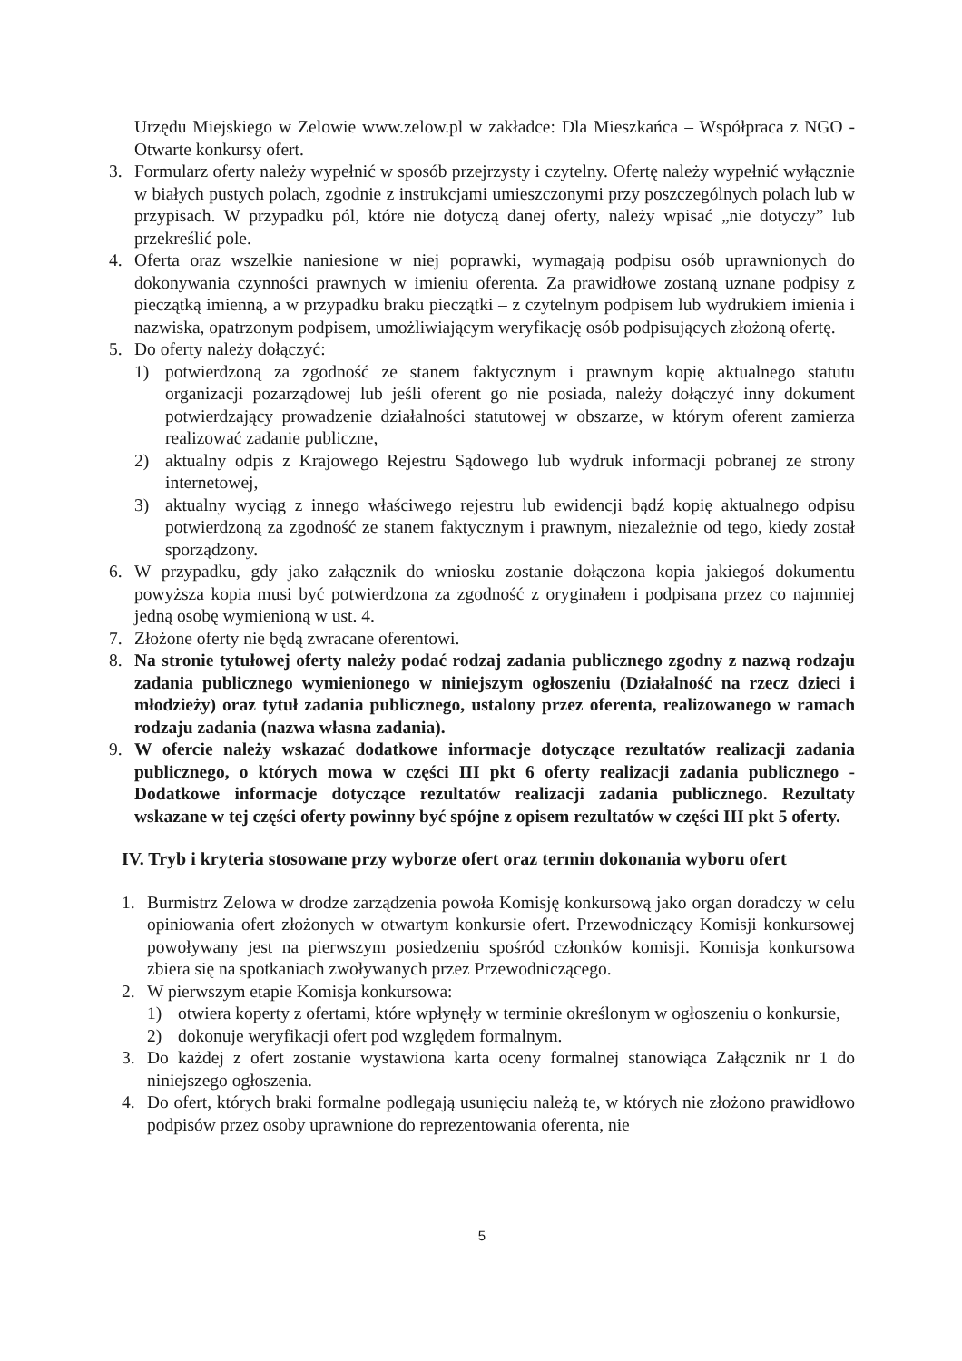Urzędu Miejskiego w Zelowie www.zelow.pl w zakładce: Dla Mieszkańca – Współpraca z NGO - Otwarte konkursy ofert.
3. Formularz oferty należy wypełnić w sposób przejrzysty i czytelny. Ofertę należy wypełnić wyłącznie w białych pustych polach, zgodnie z instrukcjami umieszczonymi przy poszczególnych polach lub w przypisach. W przypadku pól, które nie dotyczą danej oferty, należy wpisać „nie dotyczy” lub przekreślić pole.
4. Oferta oraz wszelkie naniesione w niej poprawki, wymagają podpisu osób uprawnionych do dokonywania czynności prawnych w imieniu oferenta. Za prawidłowe zostaną uznane podpisy z pieczątką imienną, a w przypadku braku pieczątki – z czytelnym podpisem lub wydrukiem imienia i nazwiska, opatrzonym podpisem, umożliwiającym weryfikację osób podpisujących złożoną ofertę.
5. Do oferty należy dołączyć:
1) potwierdzoną za zgodność ze stanem faktycznym i prawnym kopię aktualnego statutu organizacji pozarządowej lub jeśli oferent go nie posiada, należy dołączyć inny dokument potwierdzający prowadzenie działalności statutowej w obszarze, w którym oferent zamierza realizować zadanie publiczne,
2) aktualny odpis z Krajowego Rejestru Sądowego lub wydruk informacji pobranej ze strony internetowej,
3) aktualny wyciąg z innego właściwego rejestru lub ewidencji bądź kopię aktualnego odpisu potwierdzoną za zgodność ze stanem faktycznym i prawnym, niezależnie od tego, kiedy został sporządzony.
6. W przypadku, gdy jako załącznik do wniosku zostanie dołączona kopia jakiegoś dokumentu powyższa kopia musi być potwierdzona za zgodność z oryginałem i podpisana przez co najmniej jedną osobę wymienioną w ust. 4.
7. Złożone oferty nie będą zwracane oferentowi.
8. Na stronie tytułowej oferty należy podać rodzaj zadania publicznego zgodny z nazwą rodzaju zadania publicznego wymienionego w niniejszym ogłoszeniu (Działalność na rzecz dzieci i młodzieży) oraz tytuł zadania publicznego, ustalony przez oferenta, realizowanego w ramach rodzaju zadania (nazwa własna zadania).
9. W ofercie należy wskazać dodatkowe informacje dotyczące rezultatów realizacji zadania publicznego, o których mowa w części III pkt 6 oferty realizacji zadania publicznego - Dodatkowe informacje dotyczące rezultatów realizacji zadania publicznego. Rezultaty wskazane w tej części oferty powinny być spójne z opisem rezultatów w części III pkt 5 oferty.
IV. Tryb i kryteria stosowane przy wyborze ofert oraz termin dokonania wyboru ofert
1. Burmistrz Zelowa w drodze zarządzenia powoła Komisję konkursową jako organ doradczy w celu opiniowania ofert złożonych w otwartym konkursie ofert. Przewodniczący Komisji konkursowej powoływany jest na pierwszym posiedzeniu spośród członków komisji. Komisja konkursowa zbiera się na spotkaniach zwoływanych przez Przewodniczącego.
2. W pierwszym etapie Komisja konkursowa:
1) otwiera koperty z ofertami, które wpłynęły w terminie określonym w ogłoszeniu o konkursie,
2) dokonuje weryfikacji ofert pod względem formalnym.
3. Do każdej z ofert zostanie wystawiona karta oceny formalnej stanowiąca Załącznik nr 1 do niniejszego ogłoszenia.
4. Do ofert, których braki formalne podlegają usunięciu należą te, w których nie złożono prawidłowo podpisów przez osoby uprawnione do reprezentowania oferenta, nie
5